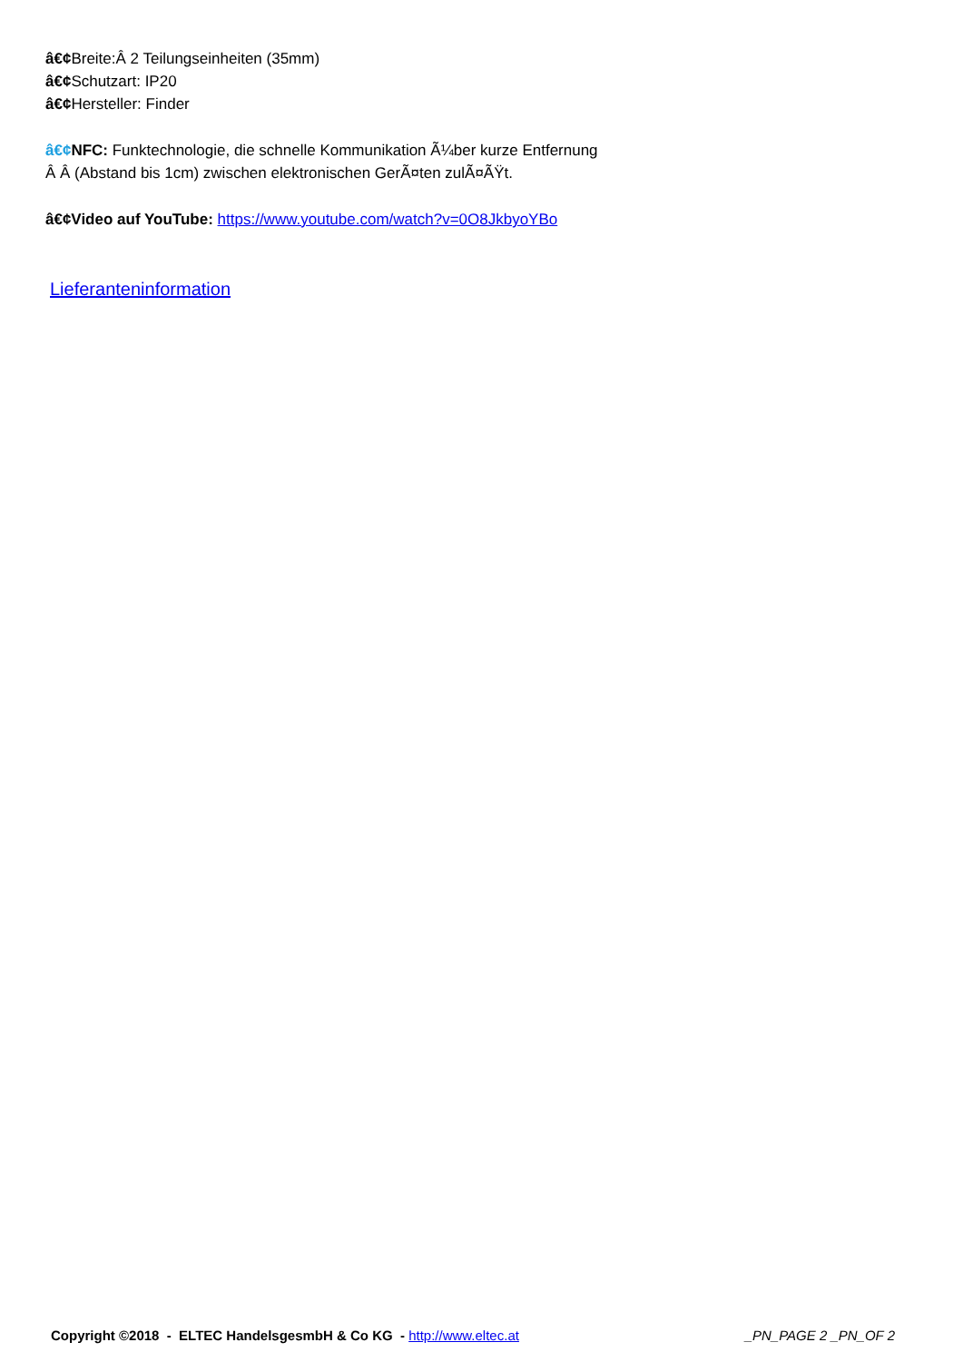â€¢Breite:Â 2 Teilungseinheiten (35mm)
â€¢Schutzart: IP20
â€¢Hersteller: Finder
â€¢NFC: Funktechnologie, die schnelle Kommunikation Ã¼ber kurze Entfernung
Â Â (Abstand bis 1cm) zwischen elektronischen GerÃ¤ten zulÃ¤ÃŸt.
â€¢Video auf YouTube: https://www.youtube.com/watch?v=0O8JkbyoYBo
Lieferanteninformation
Copyright ©2018 - ELTEC HandelsgesmbH & Co KG - http://www.eltec.at _PN_PAGE 2 _PN_OF 2